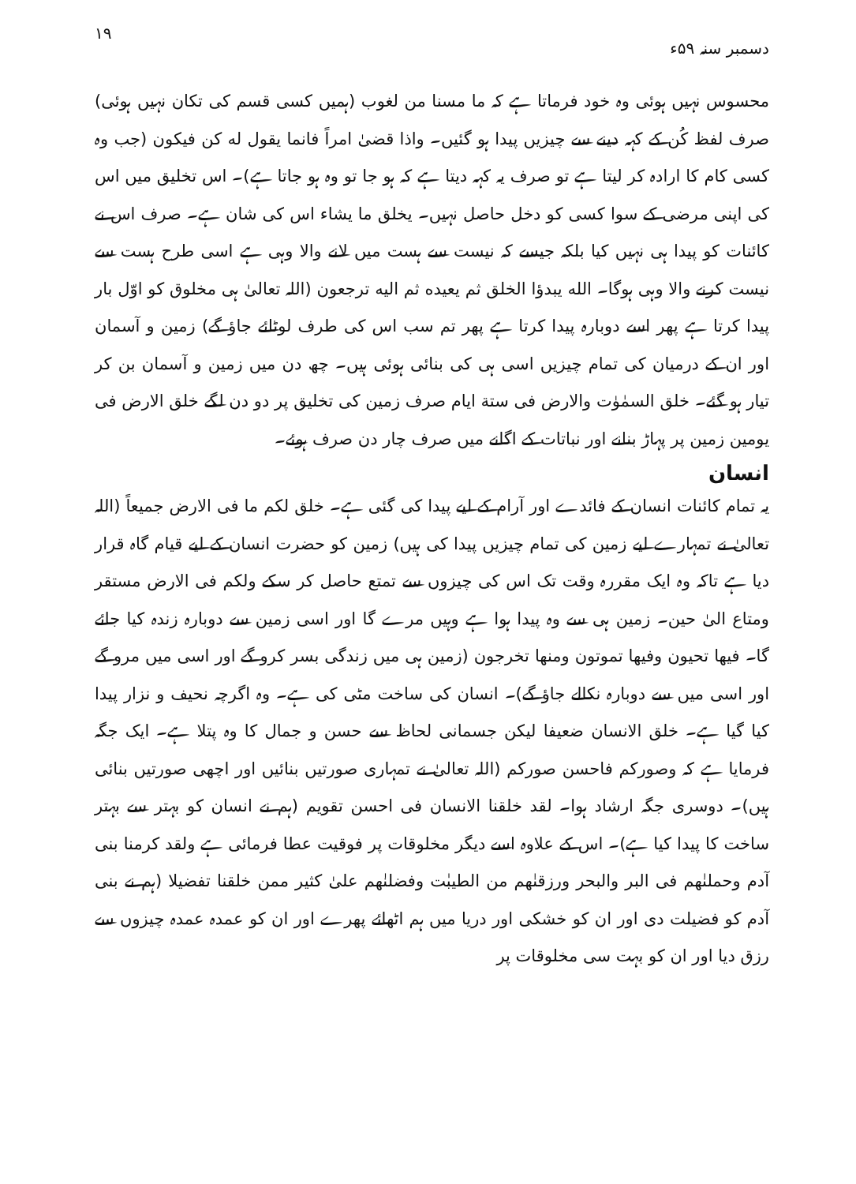دسمبر سنہ ۵۹ء ۱۹
محسوس نہیں ہوئی وہ خود فرماتا ہے کہ ما مسنا من لغوب (ہمیں کسی قسم کی تکان نہیں ہوئی) صرف لفظ کُن کے کہہ دینے سے چیزیں پیدا ہو گئیں۔ واذا قضیٰ امراً فانما یقول له کن فیکون (جب وہ کسی کام کا ارادہ کر لیتا ہے تو صرف یہ کہہ دیتا ہے کہ ہو جا تو وہ ہو جاتا ہے)۔ اس تخلیق میں اس کی اپنی مرضی کے سوا کسی کو دخل حاصل نہیں۔ یخلق ما یشاء اس کی شان ہے۔ صرف اس نے کائنات کو پیدا ہی نہیں کیا بلکہ جیسے کہ نیست سے ہست میں لانے والا وہی ہے اسی طرح ہست سے نیست کرنے والا وہی ہوگا۔ الله یبدؤا الخلق ثم یعیده ثم الیه ترجعون (اللہ تعالیٰ ہی مخلوق کو اوّل بار پیدا کرتا ہے پھر اسے دوبارہ پیدا کرتا ہے پھر تم سب اس کی طرف لوٹائے جاؤ گے) زمین و آسمان اور ان کے درمیان کی تمام چیزیں اسی ہی کی بنائی ہوئی ہیں۔ چھ دن میں زمین و آسمان بن کر تیار ہو گئے۔ خلق السمٰوٰت والارض فی ستة ایام صرف زمین کی تخلیق پر دو دن لگے خلق الارض فی یومین زمین پر پہاڑ بنانے اور نباتات کے اگانے میں صرف چار دن صرف ہوئے۔
انسان
یہ تمام کائنات انسان کے فائدے اور آرام کے لیے پیدا کی گئی ہے۔ خلق لکم ما فی الارض جمیعاً (اللہ تعالیٰ نے تمہارے لیے زمین کی تمام چیزیں پیدا کی ہیں) زمین کو حضرت انسان کے لیے قیام گاہ قرار دیا ہے تاکہ وہ ایک مقررہ وقت تک اس کی چیزوں سے تمتع حاصل کر سکے ولکم فی الارض مستقر ومتاع الیٰ حین۔ زمین ہی سے وہ پیدا ہوا ہے وہیں مرے گا اور اسی زمین سے دوبارہ زندہ کیا جائے گا۔ فیها تحیون وفیها تموتون ومنها تخرجون (زمین ہی میں زندگی بسر کرو گے اور اسی میں مرو گے اور اسی میں سے دوبارہ نکالے جاؤ گے)۔ انسان کی ساخت مٹی کی ہے۔ وہ اگرچہ نحیف و نزار پیدا کیا گیا ہے۔ خلق الانسان ضعیفا لیکن جسمانی لحاظ سے حسن و جمال کا وہ پتلا ہے۔ ایک جگہ فرمایا ہے کہ وصورکم فاحسن صورکم (اللہ تعالیٰ نے تمہاری صورتیں بنائیں اور اچھی صورتیں بنائی ہیں)۔ دوسری جگہ ارشاد ہوا۔ لقد خلقنا الانسان فی احسن تقویم (ہم نے انسان کو بہتر سے بہتر ساخت کا پیدا کیا ہے)۔ اس کے علاوہ اسے دیگر مخلوقات پر فوقیت عطا فرمائی ہے ولقد کرمنا بنی آدم وحملنٰهم فی البر والبحر ورزقنٰهم من الطیبٰت وفضلنٰهم علیٰ کثیر ممن خلقنا تفضیلا (ہم نے بنی آدم کو فضیلت دی اور ان کو خشکی اور دریا میں ہم اٹھائے پھرے اور ان کو عمدہ عمدہ چیزوں سے رزق دیا اور ان کو بہت سی مخلوقات پر